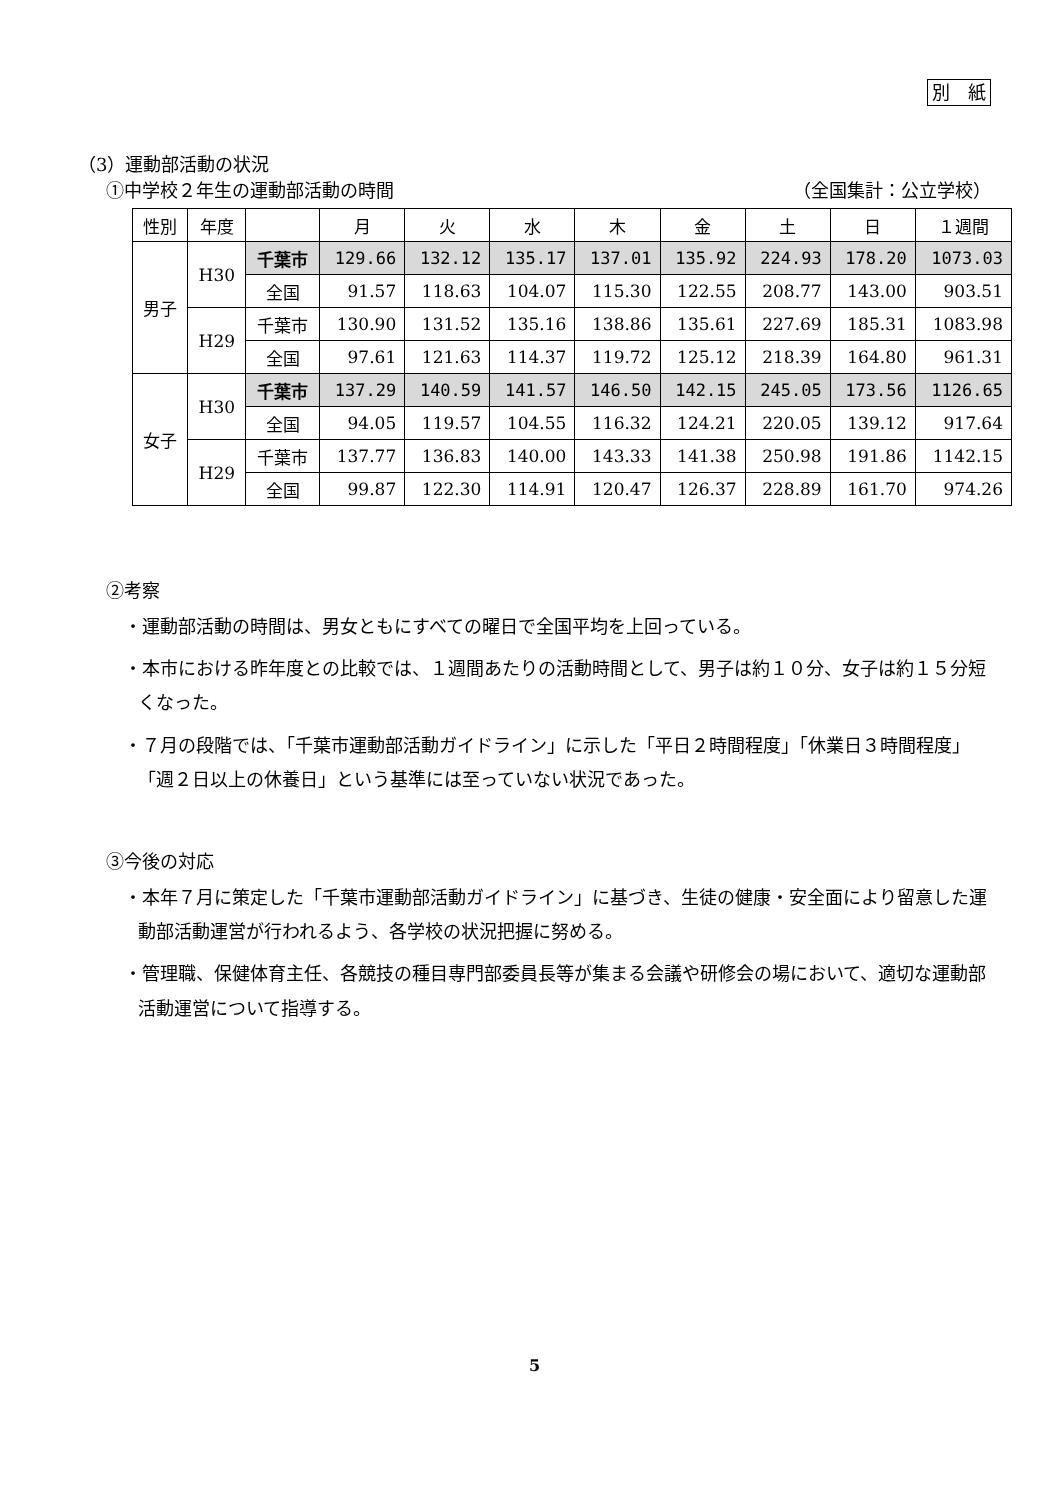別　紙
（3）運動部活動の状況
①中学校２年生の運動部活動の時間 （全国集計：公立学校）
| 性別 | 年度 | | 月 | 火 | 水 | 木 | 金 | 土 | 日 | １週間 |
| --- | --- | --- | --- | --- | --- | --- | --- | --- | --- | --- |
| 男子 | H30 | 千葉市 | 129.66 | 132.12 | 135.17 | 137.01 | 135.92 | 224.93 | 178.20 | 1073.03 |
| | | 全国 | 91.57 | 118.63 | 104.07 | 115.30 | 122.55 | 208.77 | 143.00 | 903.51 |
| | H29 | 千葉市 | 130.90 | 131.52 | 135.16 | 138.86 | 135.61 | 227.69 | 185.31 | 1083.98 |
| | | 全国 | 97.61 | 121.63 | 114.37 | 119.72 | 125.12 | 218.39 | 164.80 | 961.31 |
| 女子 | H30 | 千葉市 | 137.29 | 140.59 | 141.57 | 146.50 | 142.15 | 245.05 | 173.56 | 1126.65 |
| | | 全国 | 94.05 | 119.57 | 104.55 | 116.32 | 124.21 | 220.05 | 139.12 | 917.64 |
| | H29 | 千葉市 | 137.77 | 136.83 | 140.00 | 143.33 | 141.38 | 250.98 | 191.86 | 1142.15 |
| | | 全国 | 99.87 | 122.30 | 114.91 | 120.47 | 126.37 | 228.89 | 161.70 | 974.26 |
②考察
・運動部活動の時間は、男女ともにすべての曜日で全国平均を上回っている。
・本市における昨年度との比較では、１週間あたりの活動時間として、男子は約１０分、女子は約１５分短くなった。
・７月の段階では、「千葉市運動部活動ガイドライン」に示した「平日２時間程度」「休業日３時間程度」「週２日以上の休養日」という基準には至っていない状況であった。
③今後の対応
・本年７月に策定した「千葉市運動部活動ガイドライン」に基づき、生徒の健康・安全面により留意した運動部活動運営が行われるよう、各学校の状況把握に努める。
・管理職、保健体育主任、各競技の種目専門部委員長等が集まる会議や研修会の場において、適切な運動部活動運営について指導する。
5